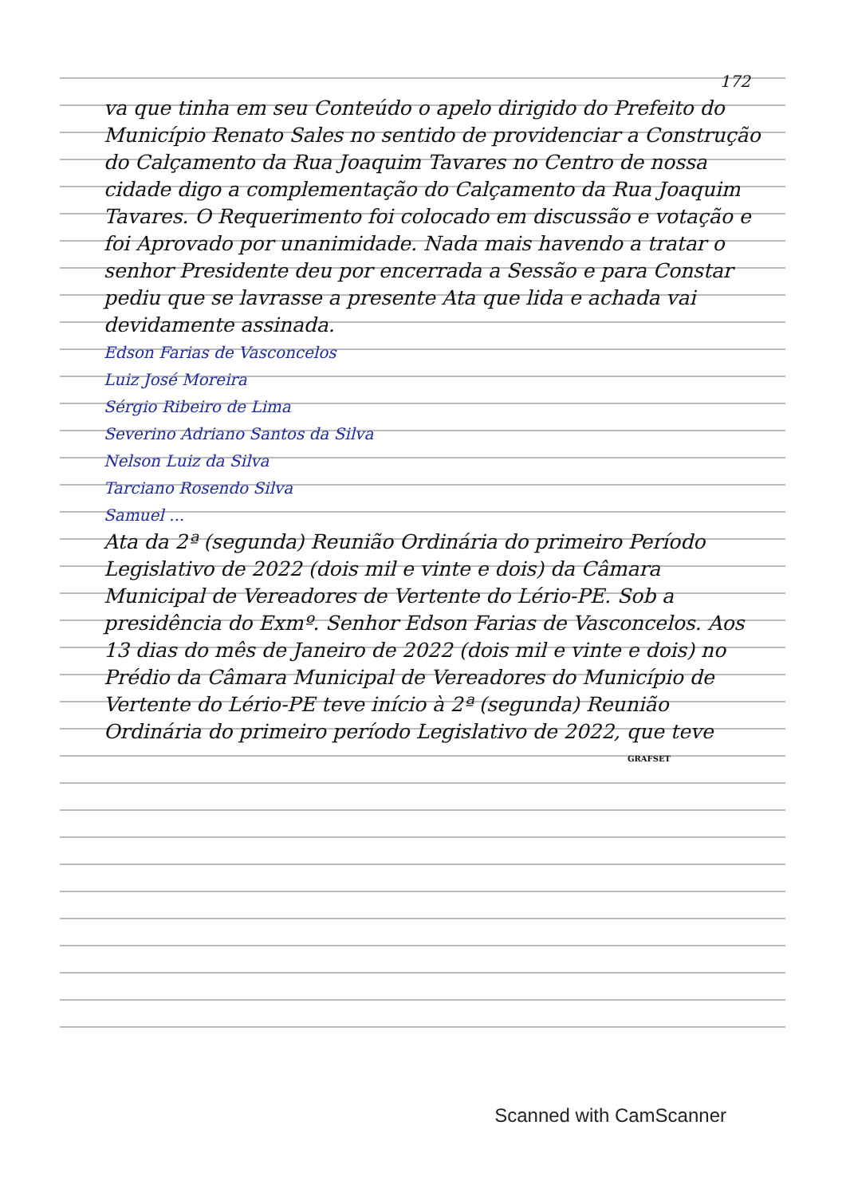172
va que tinha em seu Conteúdo o apelo dirigido do Prefeito do Município Renato Sales no sentido de providenciar a Construção do Calçamento da Rua Joaquim Tavares no Centro de nossa cidade digo a complementação do Calçamento da Rua Joaquim Tavares. O Requerimento foi colocado em discussão e votação e foi Aprovado por unanimidade. Nada mais havendo a tratar o senhor Presidente deu por encerrada a Sessão e para Constar pediu que se lavrasse a presente Ata que lida e achada vai devidamente assinada.
Edson Farias de Vasconcelos
Luiz José Moreira
Sérgio Ribeiro de Lima
Severino Adriano Santos da Silva
Nelson Luiz da Silva
Tarciano Rosendo Silva
Samuel ...
Ata da 2ª (segunda) Reunião Ordinária do primeiro Período Legislativo de 2022 (dois mil e vinte e dois) da Câmara Municipal de Vereadores de Vertente do Lério-PE. Sob a presidência do Exmº. Senhor Edson Farias de Vasconcelos. Aos 13 dias do mês de Janeiro de 2022 (dois mil e vinte e dois) no Prédio da Câmara Municipal de Vereadores do Município de Vertente do Lério-PE teve início à 2ª (segunda) Reunião Ordinária do primeiro período Legislativo de 2022, que teve
GRAFSET
Scanned with CamScanner